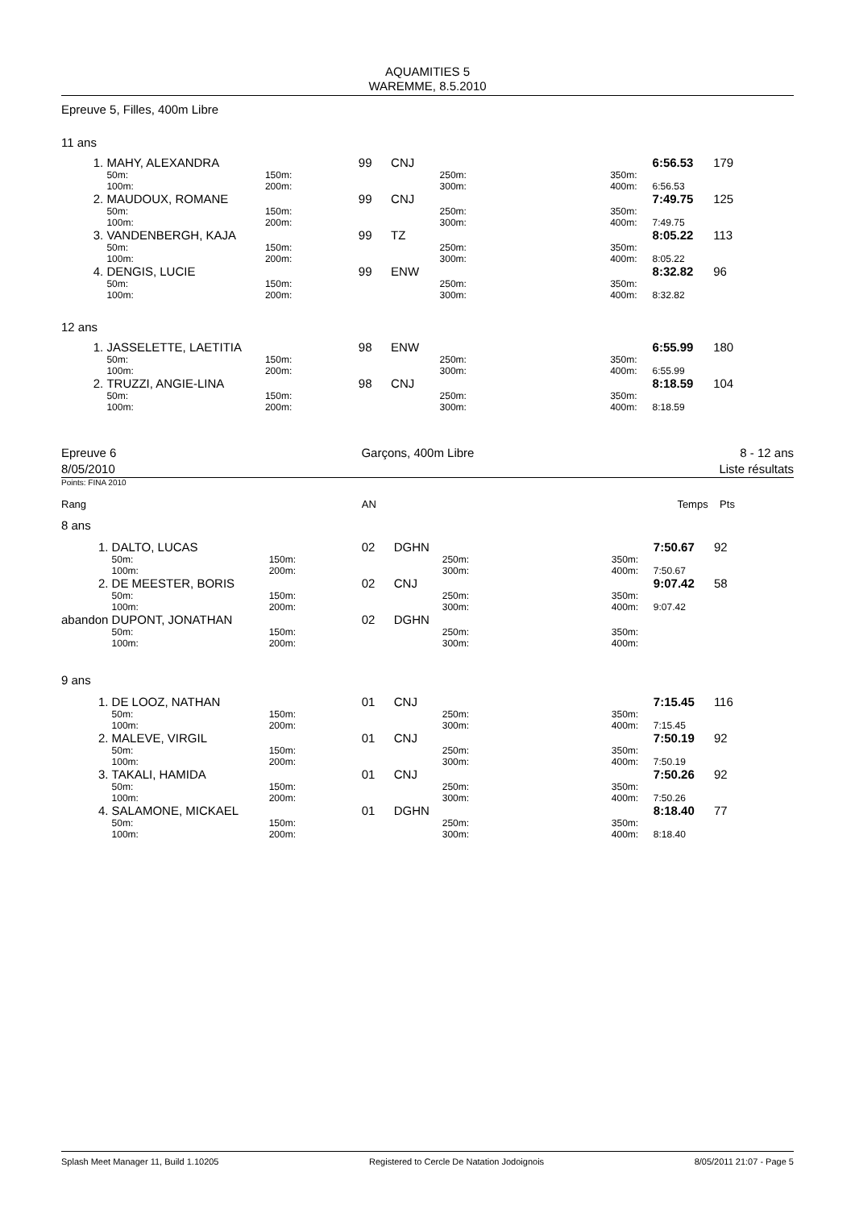AQUAMITIES 5
WAREMME, 8.5.2010
Epreuve 5, Filles, 400m Libre
11 ans
| 1. | MAHY, ALEXANDRA | | 99 | CNJ | | | 6:56.53 | 179 |
| | 50m: 100m: | 150m: 200m: | | | 250m: 300m: | 350m: 400m: | 6:56.53 | |
| 2. | MAUDOUX, ROMANE | | 99 | CNJ | | | 7:49.75 | 125 |
| | 50m: 100m: | 150m: 200m: | | | 250m: 300m: | 350m: 400m: | 7:49.75 | |
| 3. | VANDENBERGH, KAJA | | 99 | TZ | | | 8:05.22 | 113 |
| | 50m: 100m: | 150m: 200m: | | | 250m: 300m: | 350m: 400m: | 8:05.22 | |
| 4. | DENGIS, LUCIE | | 99 | ENW | | | 8:32.82 | 96 |
| | 50m: 100m: | 150m: 200m: | | | 250m: 300m: | 350m: 400m: | 8:32.82 | |
12 ans
| 1. | JASSELETTE, LAETITIA | | 98 | ENW | | | 6:55.99 | 180 |
| | 50m: 100m: | 150m: 200m: | | | 250m: 300m: | 350m: 400m: | 6:55.99 | |
| 2. | TRUZZI, ANGIE-LINA | | 98 | CNJ | | | 8:18.59 | 104 |
| | 50m: 100m: | 150m: 200m: | | | 250m: 300m: | 350m: 400m: | 8:18.59 | |
Epreuve 6
8/05/2010
Garçons, 400m Libre 8 - 12 ans
Liste résultats
Points: FINA 2010
| Rang | | | AN | | | | Temps | Pts |
| 8 ans | | | | | | | | |
| 1. | DALTO, LUCAS | | 02 | DGHN | | | 7:50.67 | 92 |
| | 50m: 100m: | 150m: 200m: | | | 250m: 300m: | 350m: 400m: | 7:50.67 | |
| 2. | DE MEESTER, BORIS | | 02 | CNJ | | | 9:07.42 | 58 |
| | 50m: 100m: | 150m: 200m: | | | 250m: 300m: | 350m: 400m: | 9:07.42 | |
| abandon | DUPONT, JONATHAN | | 02 | DGHN | | | | |
| | 50m: 100m: | 150m: 200m: | | | 250m: 300m: | 350m: 400m: | | |
| 9 ans | | | | | | | | |
| 1. | DE LOOZ, NATHAN | | 01 | CNJ | | | 7:15.45 | 116 |
| | 50m: 100m: | 150m: 200m: | | | 250m: 300m: | 350m: 400m: | 7:15.45 | |
| 2. | MALEVE, VIRGIL | | 01 | CNJ | | | 7:50.19 | 92 |
| | 50m: 100m: | 150m: 200m: | | | 250m: 300m: | 350m: 400m: | 7:50.19 | |
| 3. | TAKALI, HAMIDA | | 01 | CNJ | | | 7:50.26 | 92 |
| | 50m: 100m: | 150m: 200m: | | | 250m: 300m: | 350m: 400m: | 7:50.26 | |
| 4. | SALAMONE, MICKAEL | | 01 | DGHN | | | 8:18.40 | 77 |
| | 50m: 100m: | 150m: 200m: | | | 250m: 300m: | 350m: 400m: | 8:18.40 | |
Splash Meet Manager 11, Build 1.10205 Registered to Cercle De Natation Jodoignois 8/05/2011 21:07 - Page 5